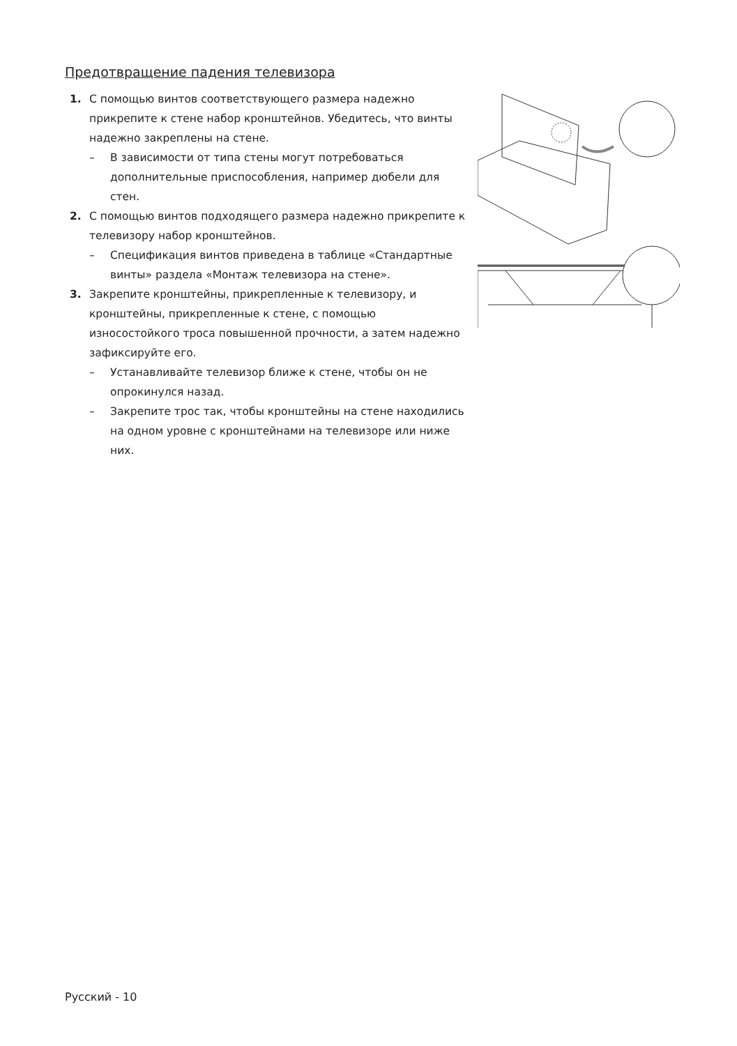Предотвращение падения телевизора
1. С помощью винтов соответствующего размера надежно прикрепите к стене набор кронштейнов. Убедитесь, что винты надежно закреплены на стене.
– В зависимости от типа стены могут потребоваться дополнительные приспособления, например дюбели для стен.
2. С помощью винтов подходящего размера надежно прикрепите к телевизору набор кронштейнов.
– Спецификация винтов приведена в таблице «Стандартные винты» раздела «Монтаж телевизора на стене».
3. Закрепите кронштейны, прикрепленные к телевизору, и кронштейны, прикрепленные к стене, с помощью износостойкого троса повышенной прочности, а затем надежно зафиксируйте его.
– Устанавливайте телевизор ближе к стене, чтобы он не опрокинулся назад.
– Закрепите трос так, чтобы кронштейны на стене находились на одном уровне с кронштейнами на телевизоре или ниже них.
Русский - 10